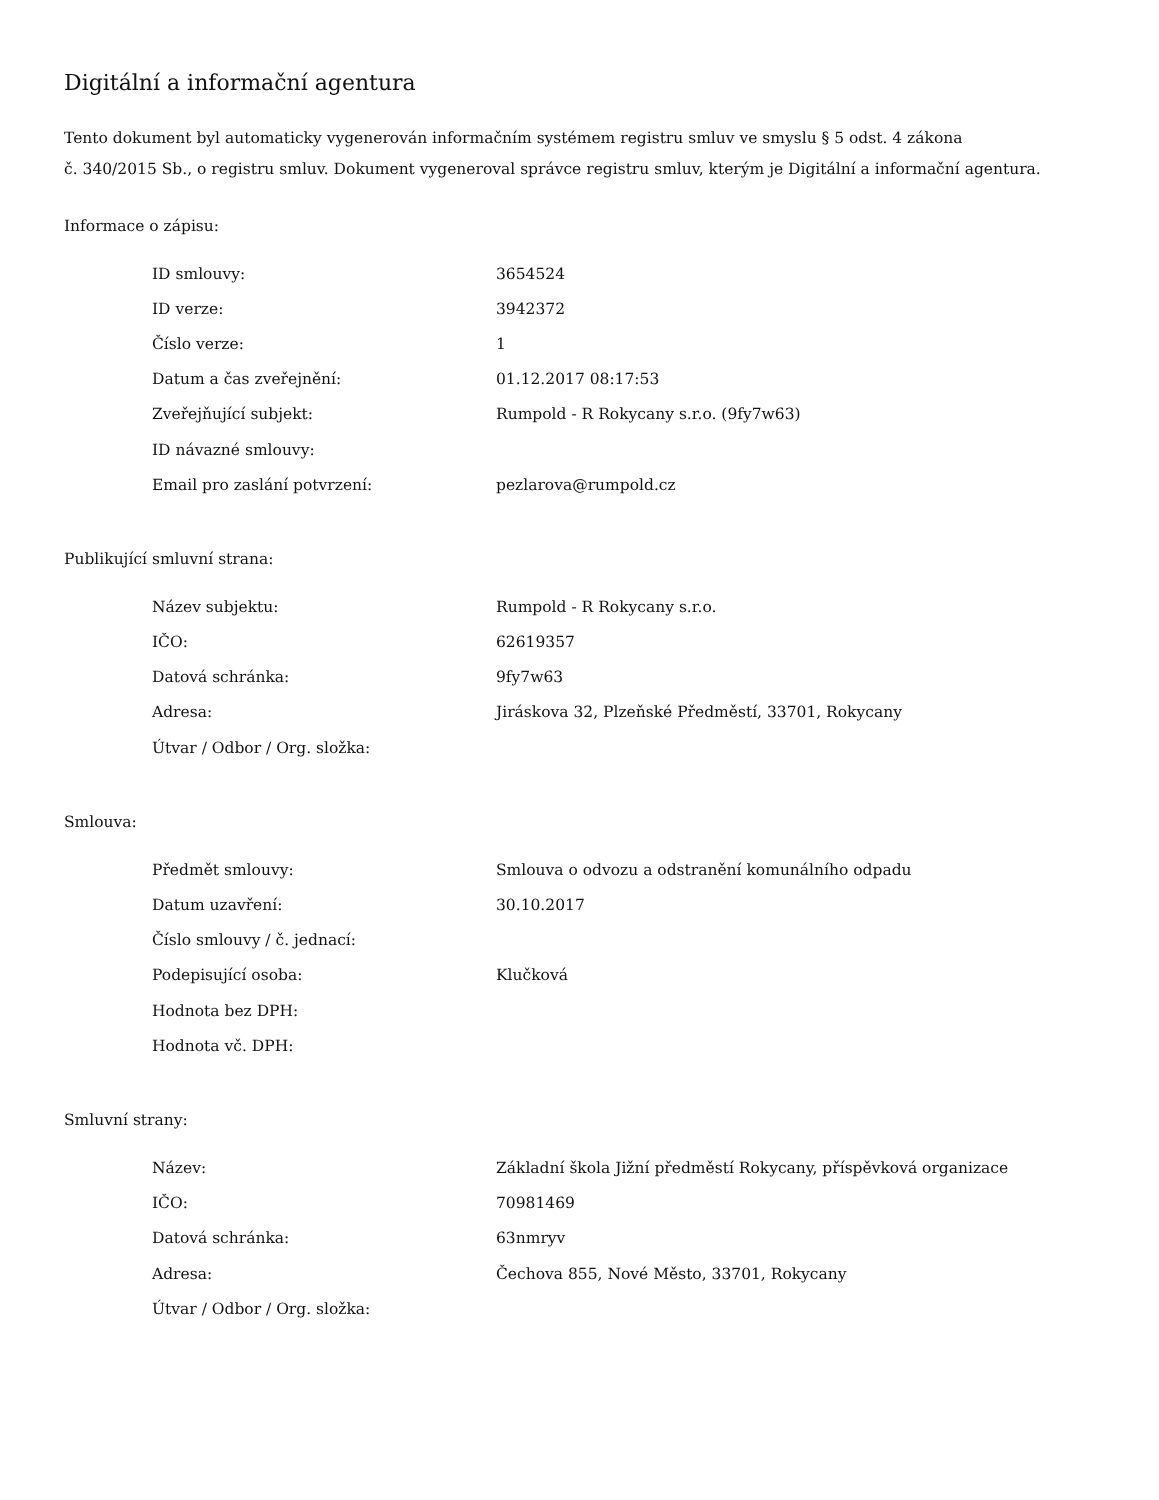Digitální a informační agentura
Tento dokument byl automaticky vygenerován informačním systémem registru smluv ve smyslu § 5 odst. 4 zákona
č. 340/2015 Sb., o registru smluv. Dokument vygeneroval správce registru smluv, kterým je Digitální a informační agentura.
Informace o zápisu:
| ID smlouvy: | 3654524 |
| ID verze: | 3942372 |
| Číslo verze: | 1 |
| Datum a čas zveřejnění: | 01.12.2017 08:17:53 |
| Zveřejňující subjekt: | Rumpold - R Rokycany s.r.o. (9fy7w63) |
| ID návazné smlouvy: | |
| Email pro zaslání potvrzení: | pezlarova@rumpold.cz |
Publikující smluvní strana:
| Název subjektu: | Rumpold - R Rokycany s.r.o. |
| IČO: | 62619357 |
| Datová schránka: | 9fy7w63 |
| Adresa: | Jiráskova 32, Plzeňské Předměstí, 33701, Rokycany |
| Útvar / Odbor / Org. složka: | |
Smlouva:
| Předmět smlouvy: | Smlouva o odvozu a odstranění komunálního odpadu |
| Datum uzavření: | 30.10.2017 |
| Číslo smlouvy / č. jednací: | |
| Podepisující osoba: | Klučková |
| Hodnota bez DPH: | |
| Hodnota vč. DPH: | |
Smluvní strany:
| Název: | Základní škola Jižní předměstí Rokycany, příspěvková organizace |
| IČO: | 70981469 |
| Datová schránka: | 63nmryv |
| Adresa: | Čechova 855, Nové Město, 33701, Rokycany |
| Útvar / Odbor / Org. složka: | |